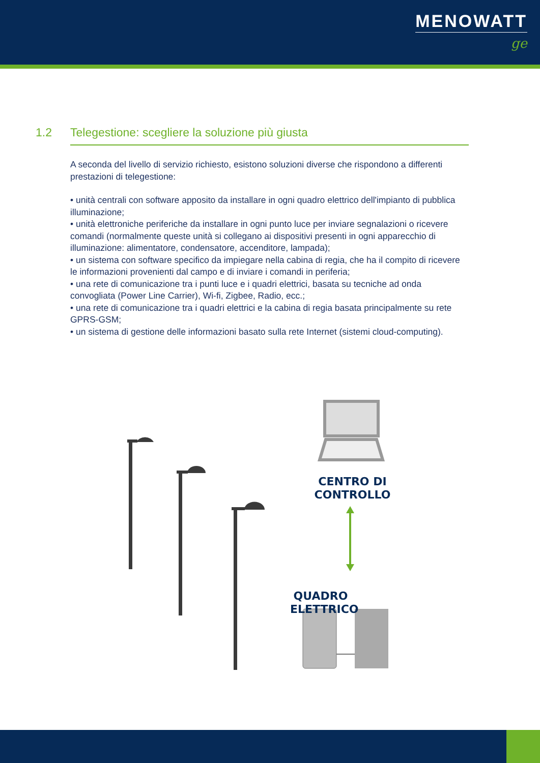MENOWATT
ge
1.2 Telegestione: scegliere la soluzione più giusta
A seconda del livello di servizio richiesto, esistono soluzioni diverse che rispondono a differenti prestazioni di telegestione:
• unità centrali con software apposito da installare in ogni quadro elettrico dell'impianto di pubblica illuminazione;
• unità elettroniche periferiche da installare in ogni punto luce per inviare segnalazioni o ricevere comandi (normalmente queste unità si collegano ai dispositivi presenti in ogni apparecchio di illuminazione: alimentatore, condensatore, accenditore, lampada);
• un sistema con software specifico da impiegare nella cabina di regia, che ha il compito di ricevere le informazioni provenienti dal campo e di inviare i comandi in periferia;
• una rete di comunicazione tra i punti luce e i quadri elettrici, basata su tecniche ad onda convogliata (Power Line Carrier), Wi-fi, Zigbee, Radio, ecc.;
• una rete di comunicazione tra i quadri elettrici e la cabina di regia basata principalmente su rete GPRS-GSM;
• un sistema di gestione delle informazioni basato sulla rete Internet (sistemi cloud-computing).
CENTRO DI
CONTROLLO
QUADRO
ELETTRICO